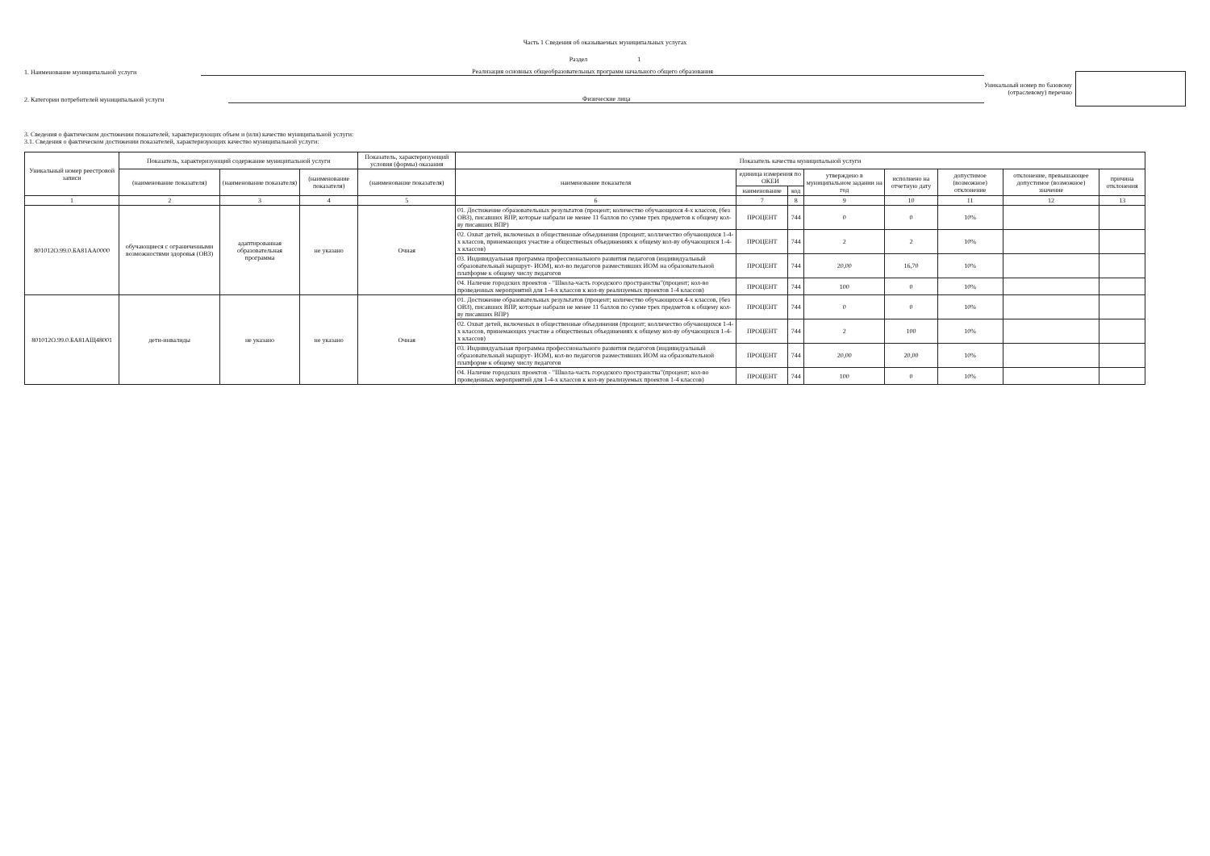Часть 1 Сведения об оказываемых муниципальных услугах
Раздел 1
1. Наименование муниципальной услуги Реализация основных общеобразовательных программ начального общего образования
2. Категории потребителей муниципальной услуги Физические лица
Уникальный номер по базовому
(отраслевому) перечню
3. Сведения о фактическом достижении показателей, характеризующих объем и (или) качество муниципальной услуги:
3.1. Сведения о фактическом достижении показателей, характеризующих качество муниципальной услуги:
| Уникальный номер реестровой записи | Показатель, характеризующий содержание муниципальной услуги | | | Показатель, характеризующий условия (формы) оказания | Показатель качества муниципальной услуги | | | | | | | |
| --- | --- | --- | --- | --- | --- | --- | --- | --- | --- | --- | --- | --- |
| | (наименование показателя) | (наименование показателя) | (наименование показателя) | (наименование показателя) | наименование показателя | единица измерения по ОКЕИ | | утверждено в муниципальном задании на год | исполнено на отчетную дату | допустимое (возможное) отклонение | отклонение, превышающее допустимое (возможное) значение | причина отклонения |
| | | | | | | наименование | код | | | | | |
| 1 | 2 | 3 | 4 | 5 | 6 | 7 | 8 | 9 | 10 | 11 | 12 | 13 |
| 801012О.99.0.БА81АА0000 | обучающиеся с ограниченными возможностями здоровья (ОВЗ) | адаптированная образовательная программа | не указано | Очная | 01. Достижение образовательных результатов (процент; количество обучающихся 4-х классов, (без ОВЗ), писавших ВПР, которые набрали не менее 11 баллов по сумме трех предметов к общему кол-ву писавших ВПР) | ПРОЦЕНТ | 744 | 0 | 0 | 10% | | |
| | | | | | 02. Охват детей, включеных в общественные объединения (процент; колличество обучающихся 1-4-х классов, принемающих участие а общественых объединениях к общему кол-ву обучающихся 1-4-х классов) | ПРОЦЕНТ | 744 | 2 | 2 | 10% | | |
| | | | | | 03. Индивидуальная программа профессионального развития педагогов (индивидуальный образовательный маршрут- ИОМ), кол-во педагогов разместивших ИОМ на образовательной платформе к общему числу педагогов | ПРОЦЕНТ | 744 | 20,00 | 16,70 | 10% | | |
| | | | | | 04. Наличие городских проектов - "Школа-часть городского пространства"(процент; кол-во проведенных мероприятий для 1-4-х классов к кол-ву реализуемых проектов 1-4 классов) | ПРОЦЕНТ | 744 | 100 | 0 | 10% | | |
| 801012О.99.0.БА81АЩ48001 | дети-инвалиды | не указано | не указано | Очная | 01. Достижение образовательных результатов (процент; количество обучающихся 4-х классов, (без ОВЗ), писавших ВПР, которые набрали не менее 11 баллов по сумме трех предметов к общему кол-ву писавших ВПР) | ПРОЦЕНТ | 744 | 0 | 0 | 10% | | |
| | | | | | 02. Охват детей, включеных в общественные объединения (процент; колличество обучающихся 1-4-х классов, принемающих участие а общественых объединениях к общему кол-ву обучающихся 1-4-х классов) | ПРОЦЕНТ | 744 | 2 | 100 | 10% | | |
| | | | | | 03. Индивидуальная программа профессионального развития педагогов (индивидуальный образовательный маршрут- ИОМ), кол-во педагогов разместивших ИОМ на образовательной платформе к общему числу педагогов | ПРОЦЕНТ | 744 | 20,00 | 20,00 | 10% | | |
| | | | | | 04. Наличие городских проектов - "Школа-часть городского пространства"(процент; кол-во проведенных мероприятий для 1-4-х классов к кол-ву реализуемых проектов 1-4 классов) | ПРОЦЕНТ | 744 | 100 | 0 | 10% | | |